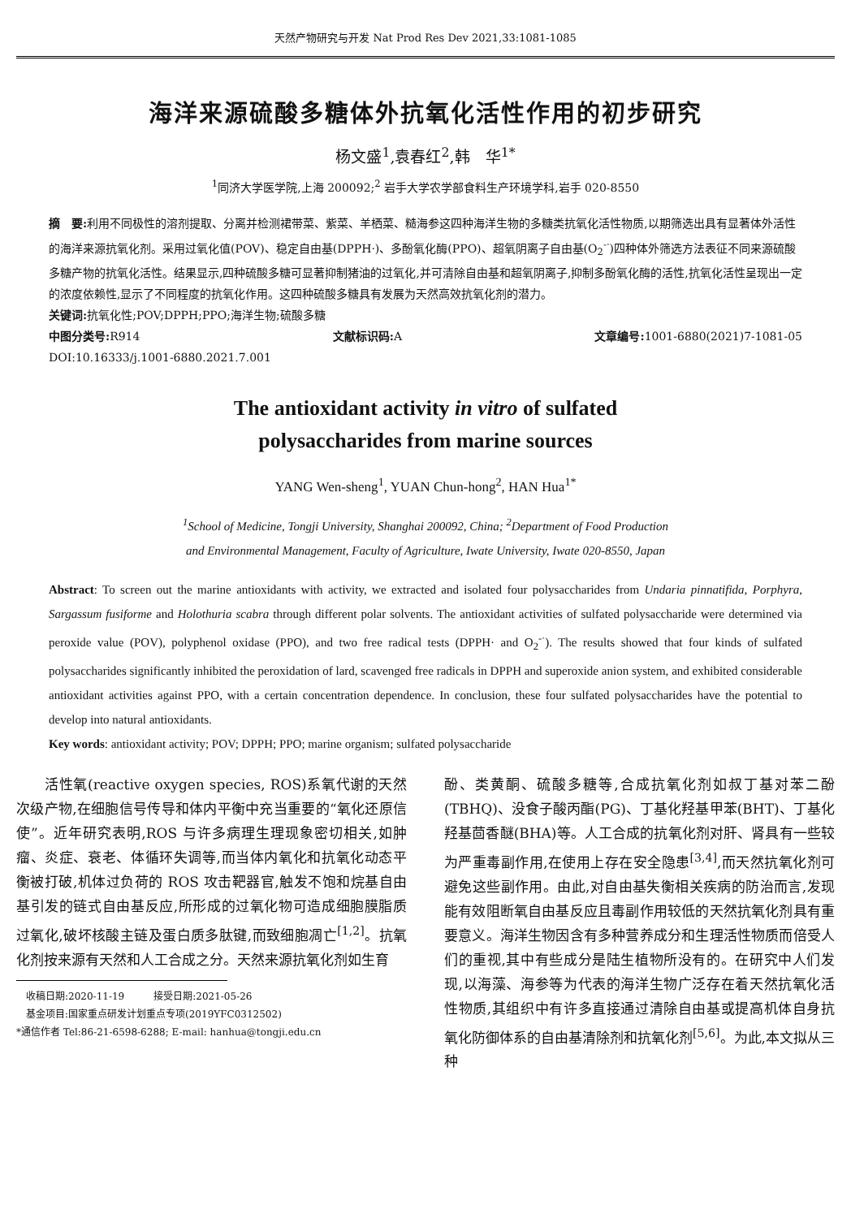天然产物研究与开发 Nat Prod Res Dev 2021,33:1081-1085
海洋来源硫酸多糖体外抗氧化活性作用的初步研究
杨文盛<sup>1</sup>,袁春红<sup>2</sup>,韩　华<sup>1*</sup>
<sup>1</sup> 同济大学医学院,上海 200092;<sup>2</sup> 岩手大学农学部食料生产环境学科,岩手 020-8550
摘　要: 利用不同极性的溶剂提取、分离并检测裙带菜、紫菜、羊栖菜、糙海参这四种海洋生物的多糖类抗氧化活性物质,以期筛选出具有显著体外活性的海洋来源抗氧化剂。采用过氧化值(POV)、稳定自由基(DPPH·)、多酚氧化酶(PPO)、超氧阴离子自由基(O<sub>2</sub><sup>-·</sup>)四种体外筛选方法表征不同来源硫酸多糖产物的抗氧化活性。结果显示,四种硫酸多糖可显著抑制猪油的过氧化,并可清除自由基和超氧阴离子,抑制多酚氧化酶的活性,抗氧化活性呈现出一定的浓度依赖性,显示了不同程度的抗氧化作用。这四种硫酸多糖具有发展为天然高效抗氧化剂的潜力。
关键词: 抗氧化性;POV;DPPH;PPO;海洋生物;硫酸多糖
中图分类号: R914 文献标识码: A 文章编号: 1001-6880(2021)7-1081-05
DOI:10.16333/j.1001-6880.2021.7.001
The antioxidant activity in vitro of sulfated
polysaccharides from marine sources
YANG Wen-sheng<sup>1</sup>, YUAN Chun-hong<sup>2</sup>, HAN Hua<sup>1*</sup>
<sup>1</sup> School of Medicine, Tongji University, Shanghai 200092, China; <sup>2</sup>Department of Food Production
and Environmental Management, Faculty of Agriculture, Iwate University, Iwate 020-8550, Japan
Abstract: To screen out the marine antioxidants with activity, we extracted and isolated four polysaccharides from Undaria pinnatifida, Porphyra, Sargassum fusiforme and Holothuria scabra through different polar solvents. The antioxidant activities of sulfated polysaccharide were determined via peroxide value (POV), polyphenol oxidase (PPO), and two free radical tests (DPPH· and O<sub>2</sub><sup>-·</sup>). The results showed that four kinds of sulfated polysaccharides significantly inhibited the peroxidation of lard, scavenged free radicals in DPPH and superoxide anion system, and exhibited considerable antioxidant activities against PPO, with a certain concentration dependence. In conclusion, these four sulfated polysaccharides have the potential to develop into natural antioxidants.
Key words: antioxidant activity; POV; DPPH; PPO; marine organism; sulfated polysaccharide
　　活性氧(reactive oxygen species, ROS)系氧代谢的天然次级产物,在细胞信号传导和体内平衡中充当重要的“氧化还原信使”。近年研究表明,ROS 与许多病理生理现象密切相关,如肿瘤、炎症、衰老、体循环失调等,而当体内氧化和抗氧化动态平衡被打破,机体过负荷的 ROS 攻击靶器官,触发不饱和烷基自由基引发的链式自由基反应,所形成的过氧化物可造成细胞膜脂质过氧化,破坏核酸主链及蛋白质多肽键,而致细胞凋亡<sup>[1,2]</sup>。抗氧化剂按来源有天然和人工合成之分。天然来源抗氧化剂如生育
　收稿日期:2020-11-19　　　接受日期:2021-05-26
　基金项目:国家重点研发计划重点专项(2019YFC0312502)
*通信作者 Tel:86-21-6598-6288; E-mail: hanhua@tongji.edu.cn
酚、类黄酮、硫酸多糖等,合成抗氧化剂如叔丁基对苯二酚(TBHQ)、没食子酸丙酯(PG)、丁基化羟基甲苯(BHT)、丁基化羟基茴香醚(BHA)等。人工合成的抗氧化剂对肝、肾具有一些较为严重毒副作用,在使用上存在安全隐患<sup>[3,4]</sup>,而天然抗氧化剂可避免这些副作用。由此,对自由基失衡相关疾病的防治而言,发现能有效阻断氧自由基反应且毒副作用较低的天然抗氧化剂具有重要意义。海洋生物因含有多种营养成分和生理活性物质而倍受人们的重视,其中有些成分是陆生植物所没有的。在研究中人们发现,以海藻、海参等为代表的海洋生物广泛存在着天然抗氧化活性物质,其组织中有许多直接通过清除自由基或提高机体自身抗氧化防御体系的自由基清除剂和抗氧化剂<sup>[5,6]</sup>。为此,本文拟从三种